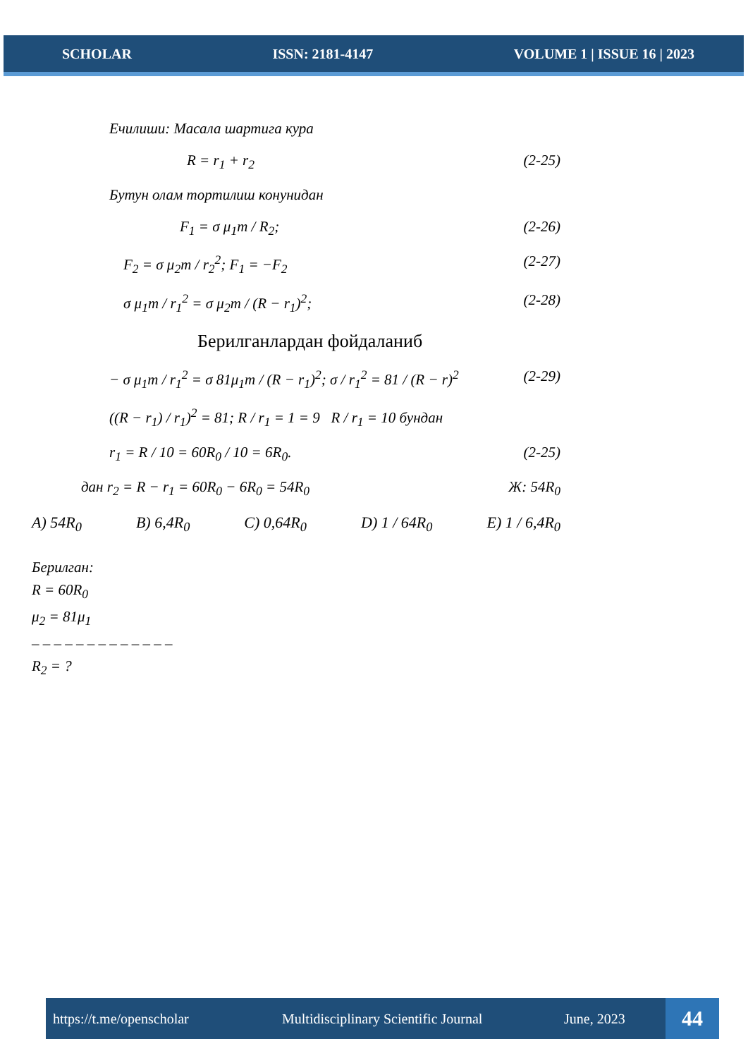SCHOLAR ISSN: 2181-4147 VOLUME 1 | ISSUE 16 | 2023
Ечилиши: Масала шартига кура
R = r<sub>1</sub> + r<sub>2</sub> (2-25)
Бутун олам тортилиш конунидан
F<sub>1</sub> = σ μ<sub>1</sub>m / R<sub>2</sub>; (2-26)
F<sub>2</sub> = σ μ<sub>2</sub>m / r<sub>2</sub><sup>2</sup>; F<sub>1</sub> = −F<sub>2</sub> (2-27)
σ μ<sub>1</sub>m / r<sub>1</sub><sup>2</sup> = σ μ<sub>2</sub>m / (R − r<sub>1</sub>)<sup>2</sup>; (2-28)
Берилганлардан фойдаланиб
− σ μ<sub>1</sub>m / r<sub>1</sub><sup>2</sup> = σ 81μ<sub>1</sub>m / (R − r<sub>1</sub>)<sup>2</sup>; σ / r<sub>1</sub><sup>2</sup> = 81 / (R − r)<sup>2</sup> (2-29)
((R − r<sub>1</sub>) / r<sub>1</sub>)<sup>2</sup> = 81; R / r<sub>1</sub> = 1 = 9 R / r<sub>1</sub> = 10 бундан
r<sub>1</sub> = R / 10 = 60R<sub>0</sub> / 10 = 6R<sub>0</sub>. (2-25)
дан r<sub>2</sub> = R − r<sub>1</sub> = 60R<sub>0</sub> − 6R<sub>0</sub> = 54R<sub>0</sub> Ж: 54R<sub>0</sub>
A) 54R<sub>0</sub> B) 6,4R<sub>0</sub> C) 0,64R<sub>0</sub> D) 1 / 64R<sub>0</sub> E) 1 / 6,4R<sub>0</sub>
Берилган:
R = 60R<sub>0</sub>
μ<sub>2</sub> = 81μ<sub>1</sub>
– – – – – – – – – – – – –
R<sub>2</sub> = ?
https://t.me/openscholar Multidisciplinary Scientific Journal June, 2023 44